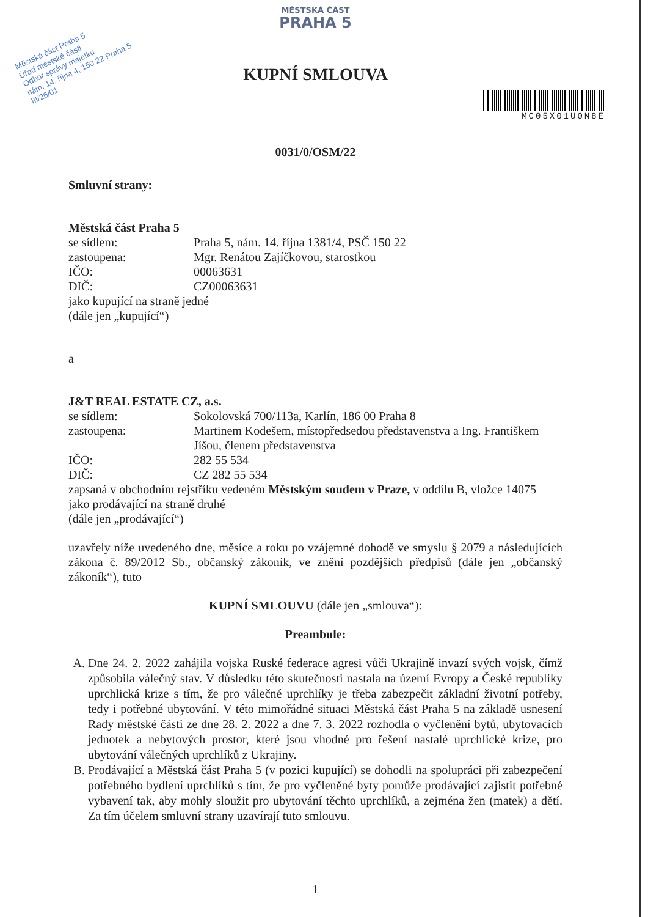Městská část Praha 5
Úřad městské části
Odbor správy majetku
nám. 14. října 4, 150 22 Praha 5
III/26/01
MĚSTSKÁ ČÁST
PRAHA 5
KUPNÍ SMLOUVA
MC05X01U0N8E
0031/0/OSM/22
Smluvní strany:
Městská část Praha 5
| se sídlem: | Praha 5, nám. 14. října 1381/4, PSČ 150 22 |
| zastoupena: | Mgr. Renátou Zajíčkovou, starostkou |
| IČO: | 00063631 |
| DIČ: | CZ00063631 |
jako kupující na straně jedné
(dále jen „kupující“)
a
J&T REAL ESTATE CZ, a.s.
| se sídlem: | Sokolovská 700/113a, Karlín, 186 00 Praha 8 |
| zastoupena: | Martinem Kodešem, místopředsedou představenstva a Ing. Františkem Jíšou, členem představenstva |
| IČO: | 282 55 534 |
| DIČ: | CZ 282 55 534 |
zapsaná v obchodním rejstříku vedeném Městským soudem v Praze, v oddílu B, vložce 14075
jako prodávající na straně druhé
(dále jen „prodávající“)
uzavřely níže uvedeného dne, měsíce a roku po vzájemné dohodě ve smyslu § 2079 a následujících zákona č. 89/2012 Sb., občanský zákoník, ve znění pozdějších předpisů (dále jen „občanský zákoník“), tuto
KUPNÍ SMLOUVU (dále jen „smlouva“):
Preambule:
A. Dne 24. 2. 2022 zahájila vojska Ruské federace agresi vůči Ukrajině invazí svých vojsk, čímž způsobila válečný stav. V důsledku této skutečnosti nastala na území Evropy a České republiky uprchlická krize s tím, že pro válečné uprchlíky je třeba zabezpečit základní životní potřeby, tedy i potřebné ubytování. V této mimořádné situaci Městská část Praha 5 na základě usnesení Rady městské části ze dne 28. 2. 2022 a dne 7. 3. 2022 rozhodla o vyčlenění bytů, ubytovacích jednotek a nebytových prostor, které jsou vhodné pro řešení nastalé uprchlické krize, pro ubytování válečných uprchlíků z Ukrajiny.
B. Prodávající a Městská část Praha 5 (v pozici kupující) se dohodli na spolupráci při zabezpečení potřebného bydlení uprchlíků s tím, že pro vyčleněné byty pomůže prodávající zajistit potřebné vybavení tak, aby mohly sloužit pro ubytování těchto uprchlíků, a zejména žen (matek) a dětí. Za tím účelem smluvní strany uzavírají tuto smlouvu.
1